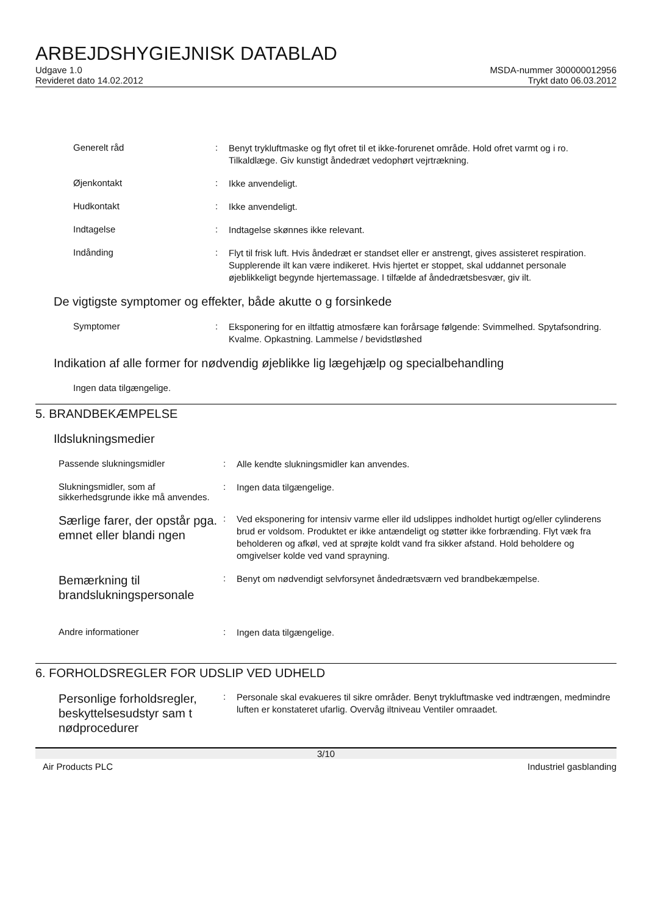ARBEJDSHYGIEJNISK DATABLAD
Udgave 1.0
Revideret dato 14.02.2012
MSDA-nummer 300000012956
Trykt dato 06.03.2012
Generelt råd :
Benyt trykluftmaske og flyt ofret til et ikke-forurenet område. Hold ofret varmt og i ro. Tilkaldlæge. Giv kunstigt åndedræt vedophørt vejrtrækning.
Øjenkontakt :
Ikke anvendeligt.
Hudkontakt :
Ikke anvendeligt.
Indtagelse :
Indtagelse skønnes ikke relevant.
Indånding :
Flyt til frisk luft. Hvis åndedræt er standset eller er anstrengt, gives assisteret respiration. Supplerende ilt kan være indikeret. Hvis hjertet er stoppet, skal uddannet personale øjeblikkeligt begynde hjertemassage. I tilfælde af åndedrætsbesvær, giv ilt.
De vigtigste symptomer og effekter, både akutte o g forsinkede
Symptomer :
Eksponering for en iltfattig atmosfære kan forårsage følgende: Svimmelhed. Spytafsondring. Kvalme. Opkastning. Lammelse / bevidstløshed
Indikation af alle former for nødvendig øjeblikke lig lægehjælp og specialbehandling
Ingen data tilgængelige.
5. BRANDBEKÆMPELSE
Ildslukningsmedier
Passende slukningsmidler :
Alle kendte slukningsmidler kan anvendes.
Slukningsmidler, som af sikkerhedsgrunde ikke må anvendes.
:
Ingen data tilgængelige.
Særlige farer, der opstår pga. emnet eller blandi ngen
:
Ved eksponering for intensiv varme eller ild udslippes indholdet hurtigt og/eller cylinderens brud er voldsom. Produktet er ikke antændeligt og støtter ikke forbrænding. Flyt væk fra beholderen og afkøl, ved at sprøjte koldt vand fra sikker afstand. Hold beholdere og omgivelser kolde ved vand sprayning.
Bemærkning til brandslukningspersonale
:
Benyt om nødvendigt selvforsynet åndedrætsværn ved brandbekæmpelse.
Andre informationer :
Ingen data tilgængelige.
6. FORHOLDSREGLER FOR UDSLIP VED UDHELD
Personlige forholdsregler, beskyttelsesudstyr sam t nødprocedurer
:
Personale skal evakueres til sikre områder. Benyt trykluftmaske ved indtrængen, medmindre luften er konstateret ufarlig. Overvåg iltniveau Ventiler omraadet.
3/10
Air Products PLC Industriel gasblanding